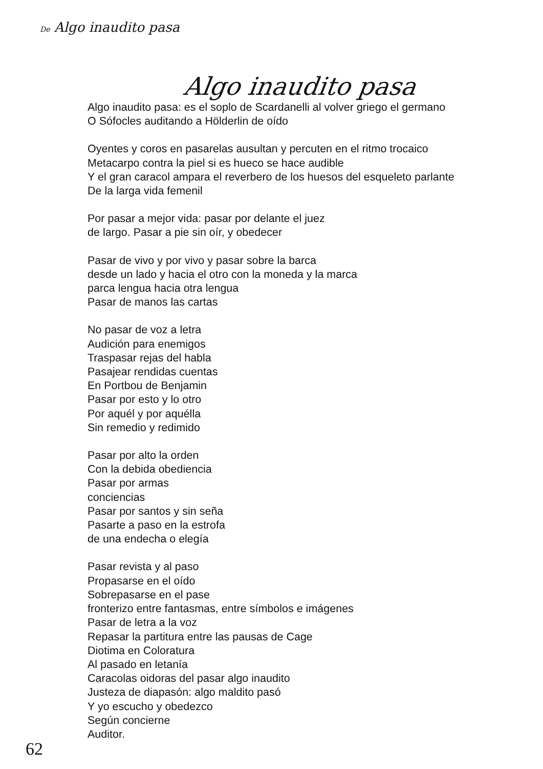De Algo inaudito pasa
Algo inaudito pasa
Algo inaudito pasa: es el soplo de Scardanelli al volver griego el germano
O Sófocles auditando a Hölderlin de oído
Oyentes y coros en pasarelas ausultan y percuten en el ritmo trocaico
Metacarpo contra la piel si es hueco se hace audible
Y el gran caracol ampara el reverbero de los huesos del esqueleto parlante
De la larga vida femenil
Por pasar a mejor vida: pasar por delante el juez
de largo. Pasar a pie sin oír, y obedecer
Pasar de vivo y por vivo y pasar sobre la barca
desde un lado y hacia el otro con la moneda y la marca
parca lengua hacia otra lengua
Pasar de manos las cartas
No pasar de voz a letra
Audición para enemigos
Traspasar rejas del habla
Pasajear rendidas cuentas
En Portbou de Benjamin
Pasar por esto y lo otro
Por aquél y por aquélla
Sin remedio y redimido
Pasar por alto la orden
Con la debida obediencia
Pasar por armas
conciencias
Pasar por santos y sin seña
Pasarte a paso en la estrofa
de una endecha o elegía
Pasar revista y al paso
Propasarse en el oído
Sobrepasarse en el pase
fronterizo entre fantasmas, entre símbolos e imágenes
Pasar de letra a la voz
Repasar la partitura entre las pausas de Cage
Diotima en Coloratura
Al pasado en letanía
Caracolas oidoras del pasar algo inaudito
Justeza de diapasón: algo maldito pasó
Y yo escucho y obedezco
Según concierne
Auditor.
62